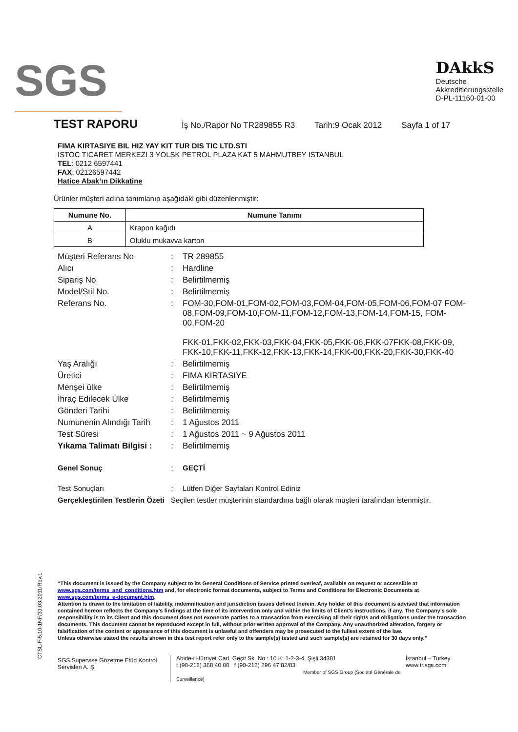SGS
DAkkS
Deutsche
Akkreditierungsstelle
D-PL-11160-01-00
TEST RAPORU
İş No./Rapor No TR289855 R3 Tarih:9 Ocak 2012 Sayfa 1 of 17
FIMA KIRTASIYE BIL HIZ YAY KIT TUR DIS TIC LTD.STI
ISTOC TICARET MERKEZI 3 YOLSK PETROL PLAZA KAT 5 MAHMUTBEY ISTANBUL
TEL: 0212 6597441
FAX: 02126597442
Hatice Abak’ın Dikkatine
Ürünler müşteri adına tanımlanıp aşağıdaki gibi düzenlenmiştir:
| Numune No. | Numune Tanımı |
| --- | --- |
| A | Krapon kağıdı |
| B | Oluklu mukavva karton |
| Müşteri Referans No | : | TR 289855 |
| Alıcı | : | Hardline |
| Sipariş No | : | Belirtilmemiş |
| Model/Stil No. | : | Belirtilmemiş |
| Referans No. | : | FOM-30,FOM-01,FOM-02,FOM-03,FOM-04,FOM-05,FOM-06,FOM-07 FOM-08,FOM-09,FOM-10,FOM-11,FOM-12,FOM-13,FOM-14,FOM-15, FOM-00,FOM-20 FKK-01,FKK-02,FKK-03,FKK-04,FKK-05,FKK-06,FKK-07FKK-08,FKK-09, FKK-10,FKK-11,FKK-12,FKK-13,FKK-14,FKK-00,FKK-20,FKK-30,FKK-40 |
| Yaş Aralığı | : | Belirtilmemiş |
| Üretici | : | FIMA KIRTASIYE |
| Menşei ülke | : | Belirtilmemiş |
| İhraç Edilecek Ülke | : | Belirtilmemiş |
| Gönderi Tarihi | : | Belirtilmemiş |
| Numunenin Alındığı Tarih | : | 1 Ağustos 2011 |
| Test Süresi | : | 1 Ağustos 2011 ~ 9 Ağustos 2011 |
| Yıkama Talimatı Bilgisi : | : | Belirtilmemiş |
| Genel Sonuç | : | GEÇTİ |
| Test Sonuçları | : | Lütfen Diğer Sayfaları Kontrol Ediniz |
| Gerçekleştirilen Testlerin Özeti | Seçilen testler müşterinin standardına bağlı olarak müşteri tarafından istenmiştir. | |
CTSL-F-5.10-1NF/31.03.2011/Rev.1
“This document is issued by the Company subject to its General Conditions of Service printed overleaf, available on request or accessible at www.sgs.com/terms_and_conditions.htm and, for electronic format documents, subject to Terms and Conditions for Electronic Documents at www.sgs.com/terms_e-document.htm.
Attention is drawn to the limitation of liability, indemnification and jurisdiction issues defined therein. Any holder of this document is advised that information contained hereon reflects the Company’s findings at the time of its intervention only and within the limits of Client’s instructions, if any. The Company’s sole responsibility is to its Client and this document does not exonerate parties to a transaction from exercising all their rights and obligations under the transaction documents. This document cannot be reproduced except in full, without prior written approval of the Company. Any unauthorized alteration, forgery or falsification of the content or appearance of this document is unlawful and offenders may be prosecuted to the fullest extent of the law.
Unless otherwise stated the results shown in this test report refer only to the sample(s) tested and such sample(s) are retained for 30 days only.”
SGS Supervise Gözetme Etüd Kontrol Servisleri A. Ş.
Abide-i Hürriyet Cad. Geçit Sk. No : 10 K: 1-2-3-4, Şişli 34381
t (90-212) 368 40 00 f (90-212) 296 47 82/83
Member of SGS Group (Société Générale de Surveillance)
İstanbul – Turkey
www.tr.sgs.com